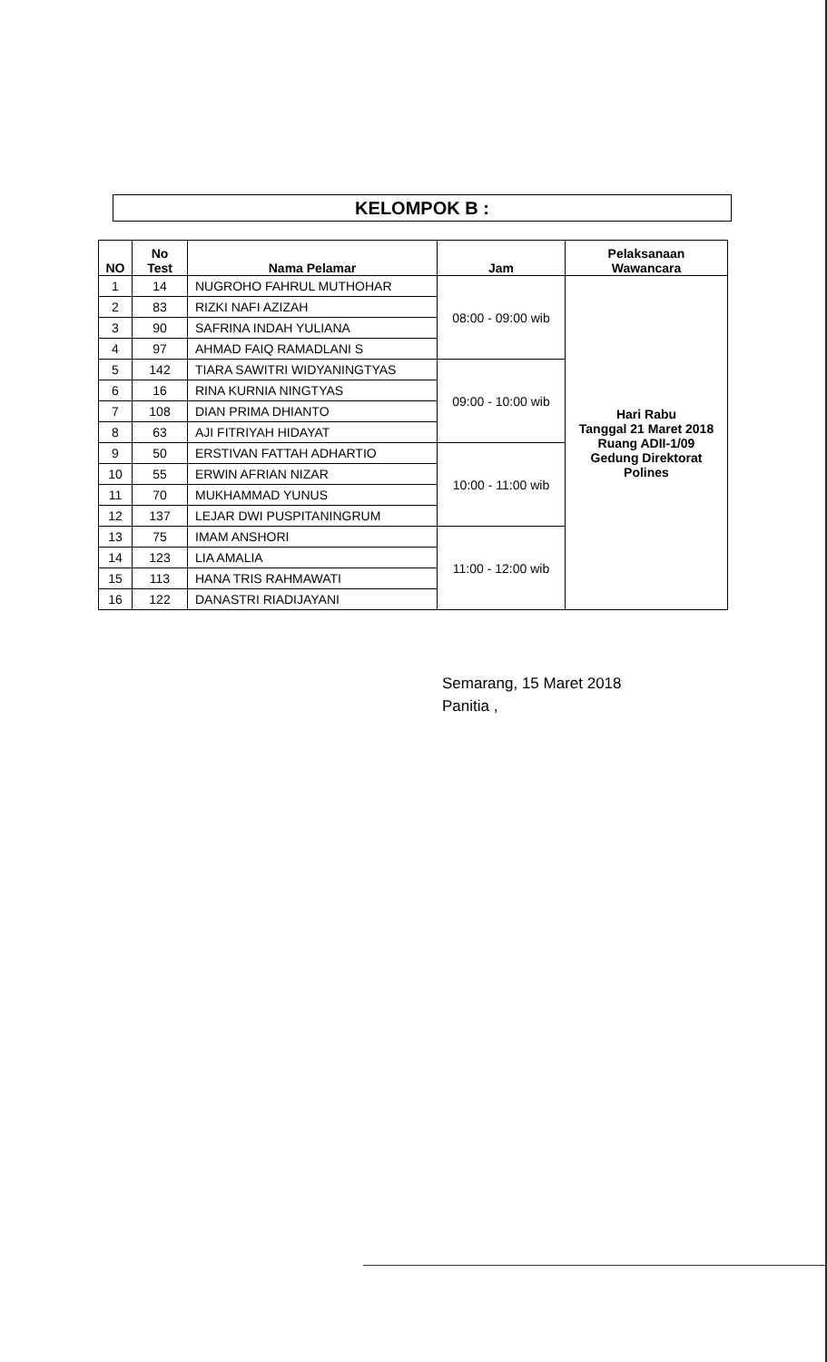KELOMPOK B :
| NO | No Test | Nama Pelamar | Jam | Pelaksanaan Wawancara |
| --- | --- | --- | --- | --- |
| 1 | 14 | NUGROHO FAHRUL MUTHOHAR | 08:00 - 09:00 wib | Hari Rabu Tanggal 21 Maret 2018 Ruang ADII-1/09 Gedung Direktorat Polines |
| 2 | 83 | RIZKI NAFI AZIZAH | | |
| 3 | 90 | SAFRINA INDAH YULIANA | | |
| 4 | 97 | AHMAD FAIQ RAMADLANI S | | |
| 5 | 142 | TIARA SAWITRI WIDYANINGTYAS | 09:00 - 10:00 wib | |
| 6 | 16 | RINA KURNIA NINGTYAS | | |
| 7 | 108 | DIAN PRIMA DHIANTO | | |
| 8 | 63 | AJI FITRIYAH HIDAYAT | | |
| 9 | 50 | ERSTIVAN FATTAH ADHARTIO | 10:00 - 11:00 wib | |
| 10 | 55 | ERWIN AFRIAN NIZAR | | |
| 11 | 70 | MUKHAMMAD YUNUS | | |
| 12 | 137 | LEJAR DWI PUSPITANINGRUM | | |
| 13 | 75 | IMAM ANSHORI | 11:00 - 12:00 wib | |
| 14 | 123 | LIA AMALIA | | |
| 15 | 113 | HANA TRIS RAHMAWATI | | |
| 16 | 122 | DANASTRI RIADIJAYANI | | |
Semarang, 15 Maret 2018
Panitia ,